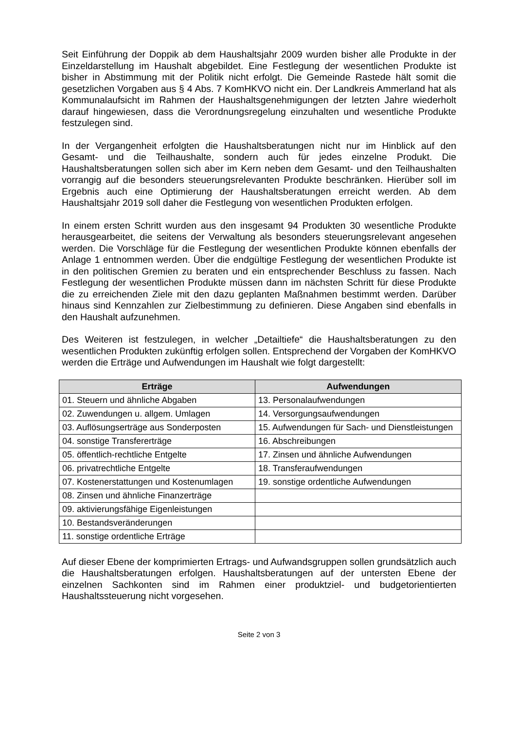Seit Einführung der Doppik ab dem Haushaltsjahr 2009 wurden bisher alle Produkte in der Einzeldarstellung im Haushalt abgebildet. Eine Festlegung der wesentlichen Produkte ist bisher in Abstimmung mit der Politik nicht erfolgt. Die Gemeinde Rastede hält somit die gesetzlichen Vorgaben aus § 4 Abs. 7 KomHKVO nicht ein. Der Landkreis Ammerland hat als Kommunalaufsicht im Rahmen der Haushaltsgenehmigungen der letzten Jahre wiederholt darauf hingewiesen, dass die Verordnungsregelung einzuhalten und wesentliche Produkte festzulegen sind.
In der Vergangenheit erfolgten die Haushaltsberatungen nicht nur im Hinblick auf den Gesamt- und die Teilhaushalte, sondern auch für jedes einzelne Produkt. Die Haushaltsberatungen sollen sich aber im Kern neben dem Gesamt- und den Teilhaushalten vorrangig auf die besonders steuerungsrelevanten Produkte beschränken. Hierüber soll im Ergebnis auch eine Optimierung der Haushaltsberatungen erreicht werden. Ab dem Haushaltsjahr 2019 soll daher die Festlegung von wesentlichen Produkten erfolgen.
In einem ersten Schritt wurden aus den insgesamt 94 Produkten 30 wesentliche Produkte herausgearbeitet, die seitens der Verwaltung als besonders steuerungsrelevant angesehen werden. Die Vorschläge für die Festlegung der wesentlichen Produkte können ebenfalls der Anlage 1 entnommen werden. Über die endgültige Festlegung der wesentlichen Produkte ist in den politischen Gremien zu beraten und ein entsprechender Beschluss zu fassen. Nach Festlegung der wesentlichen Produkte müssen dann im nächsten Schritt für diese Produkte die zu erreichenden Ziele mit den dazu geplanten Maßnahmen bestimmt werden. Darüber hinaus sind Kennzahlen zur Zielbestimmung zu definieren. Diese Angaben sind ebenfalls in den Haushalt aufzunehmen.
Des Weiteren ist festzulegen, in welcher „Detailtiefe“ die Haushaltsberatungen zu den wesentlichen Produkten zukünftig erfolgen sollen. Entsprechend der Vorgaben der KomHKVO werden die Erträge und Aufwendungen im Haushalt wie folgt dargestellt:
| Erträge | Aufwendungen |
| --- | --- |
| 01. Steuern und ähnliche Abgaben | 13. Personalaufwendungen |
| 02. Zuwendungen u. allgem. Umlagen | 14. Versorgungsaufwendungen |
| 03. Auflösungserträge aus Sonderposten | 15. Aufwendungen für Sach- und Dienstleistungen |
| 04. sonstige Transfererträge | 16. Abschreibungen |
| 05. öffentlich-rechtliche Entgelte | 17. Zinsen und ähnliche Aufwendungen |
| 06. privatrechtliche Entgelte | 18. Transferaufwendungen |
| 07. Kostenerstattungen und Kostenumlagen | 19. sonstige ordentliche Aufwendungen |
| 08. Zinsen und ähnliche Finanzerträge | |
| 09. aktivierungsfähige Eigenleistungen | |
| 10. Bestandsveränderungen | |
| 11. sonstige ordentliche Erträge | |
Auf dieser Ebene der komprimierten Ertrags- und Aufwandsgruppen sollen grundsätzlich auch die Haushaltsberatungen erfolgen. Haushaltsberatungen auf der untersten Ebene der einzelnen Sachkonten sind im Rahmen einer produktziel- und budgetorientierten Haushaltssteuerung nicht vorgesehen.
Seite 2 von 3